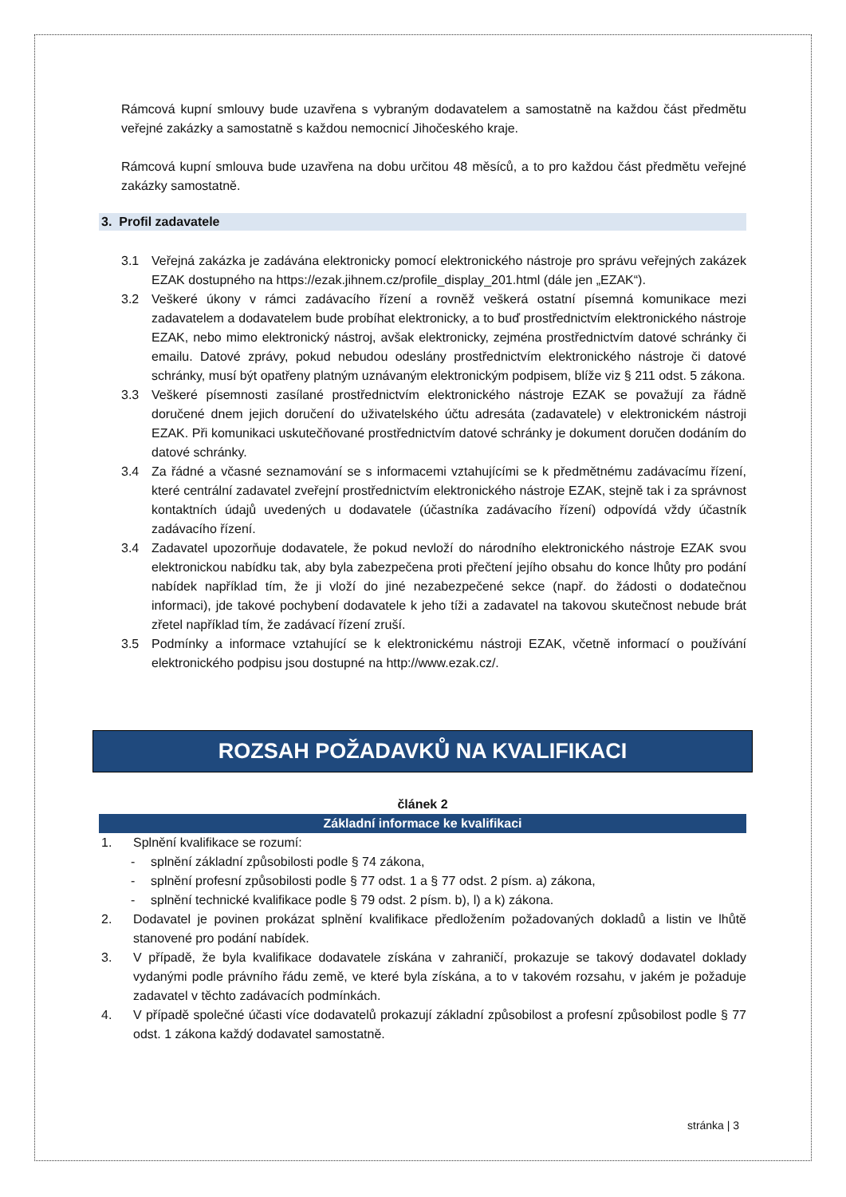Rámcová kupní smlouvy bude uzavřena s vybraným dodavatelem a samostatně na každou část předmětu veřejné zakázky a samostatně s každou nemocnicí Jihočeského kraje.
Rámcová kupní smlouva bude uzavřena na dobu určitou 48 měsíců, a to pro každou část předmětu veřejné zakázky samostatně.
3. Profil zadavatele
3.1 Veřejná zakázka je zadávána elektronicky pomocí elektronického nástroje pro správu veřejných zakázek EZAK dostupného na https://ezak.jihnem.cz/profile_display_201.html (dále jen „EZAK“).
3.2 Veškeré úkony v rámci zadávacího řízení a rovněž veškerá ostatní písemná komunikace mezi zadavatelem a dodavatelem bude probíhat elektronicky, a to buď prostřednictvím elektronického nástroje EZAK, nebo mimo elektronický nástroj, avšak elektronicky, zejména prostřednictvím datové schránky či emailu. Datové zprávy, pokud nebudou odeslány prostřednictvím elektronického nástroje či datové schránky, musí být opatřeny platným uznávaným elektronickým podpisem, blíže viz § 211 odst. 5 zákona.
3.3 Veškeré písemnosti zasílané prostřednictvím elektronického nástroje EZAK se považují za řádně doručené dnem jejich doručení do uživatelského účtu adresáta (zadavatele) v elektronickém nástroji EZAK. Při komunikaci uskutečňované prostřednictvím datové schránky je dokument doručen dodáním do datové schránky.
3.4 Za řádné a včasné seznamování se s informacemi vztahujícími se k předmětnému zadávacímu řízení, které centrální zadavatel zveřejní prostřednictvím elektronického nástroje EZAK, stejně tak i za správnost kontaktních údajů uvedených u dodavatele (účastníka zadávacího řízení) odpovídá vždy účastník zadávacího řízení.
3.4 Zadavatel upozorňuje dodavatele, že pokud nevloží do národního elektronického nástroje EZAK svou elektronickou nabídku tak, aby byla zabezpečena proti přečtení jejího obsahu do konce lhůty pro podání nabídek například tím, že ji vloží do jiné nezabezpečené sekce (např. do žádosti o dodatečnou informaci), jde takové pochybení dodavatele k jeho tíži a zadavatel na takovou skutečnost nebude brát zřetel například tím, že zadávací řízení zruší.
3.5 Podmínky a informace vztahující se k elektronickému nástroji EZAK, včetně informací o používání elektronického podpisu jsou dostupné na http://www.ezak.cz/.
ROZSAH POŽADAVKŮ NA KVALIFIKACI
článek 2
Základní informace ke kvalifikaci
1. Splnění kvalifikace se rozumí:
- splnění základní způsobilosti podle § 74 zákona,
- splnění profesní způsobilosti podle § 77 odst. 1 a § 77 odst. 2 písm. a) zákona,
- splnění technické kvalifikace podle § 79 odst. 2 písm. b), l) a k) zákona.
2. Dodavatel je povinen prokázat splnění kvalifikace předložením požadovaných dokladů a listin ve lhůtě stanovené pro podání nabídek.
3. V případě, že byla kvalifikace dodavatele získána v zahraničí, prokazuje se takový dodavatel doklady vydanými podle právního řádu země, ve které byla získána, a to v takovém rozsahu, v jakém je požaduje zadavatel v těchto zadávacích podmínkách.
4. V případě společné účasti více dodavatelů prokazují základní způsobilost a profesní způsobilost podle § 77 odst. 1 zákona každý dodavatel samostatně.
stránka | 3